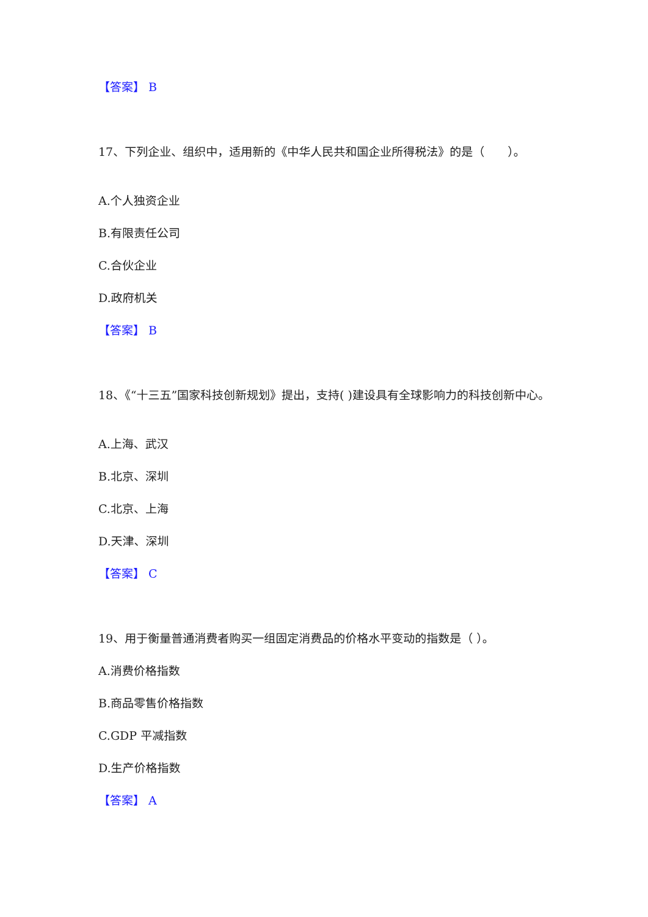【答案】 B
17、下列企业、组织中，适用新的《中华人民共和国企业所得税法》的是（　　）。
A.个人独资企业
B.有限责任公司
C.合伙企业
D.政府机关
【答案】 B
18、《“十三五”国家科技创新规划》提出，支持( )建设具有全球影响力的科技创新中心。
A.上海、武汉
B.北京、深圳
C.北京、上海
D.天津、深圳
【答案】 C
19、用于衡量普通消费者购买一组固定消费品的价格水平变动的指数是（ ）。
A.消费价格指数
B.商品零售价格指数
C.GDP 平减指数
D.生产价格指数
【答案】 A